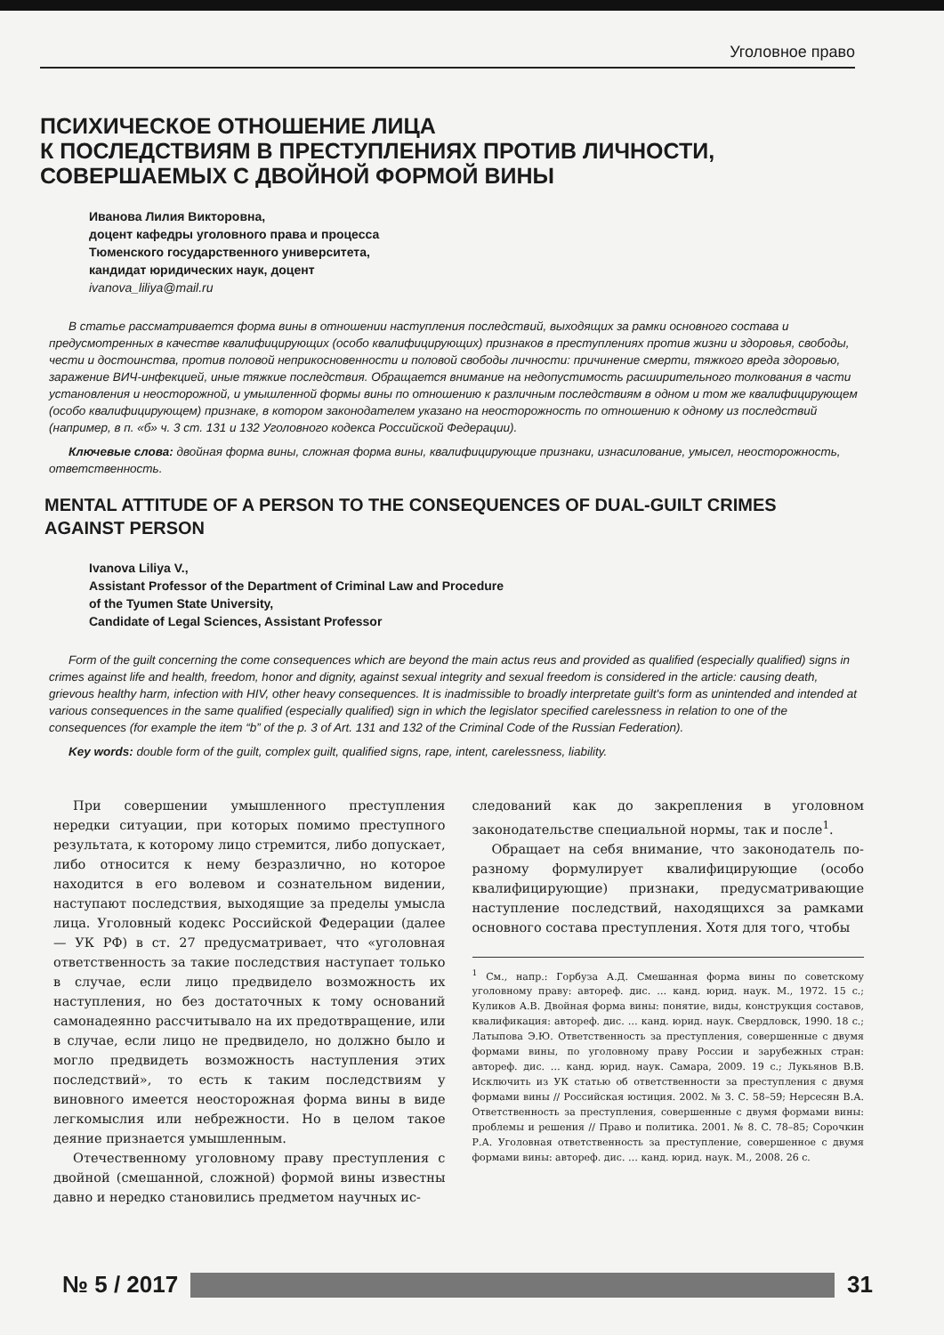Уголовное право
ПСИХИЧЕСКОЕ ОТНОШЕНИЕ ЛИЦА
К ПОСЛЕДСТВИЯМ В ПРЕСТУПЛЕНИЯХ ПРОТИВ ЛИЧНОСТИ,
СОВЕРШАЕМЫХ С ДВОЙНОЙ ФОРМОЙ ВИНЫ
Иванова Лилия Викторовна,
доцент кафедры уголовного права и процесса
Тюменского государственного университета,
кандидат юридических наук, доцент
ivanova_liliya@mail.ru
В статье рассматривается форма вины в отношении наступления последствий, выходящих за рамки основного состава и предусмотренных в качестве квалифицирующих (особо квалифицирующих) признаков в преступлениях против жизни и здоровья, свободы, чести и достоинства, против половой неприкосновенности и половой свободы личности: причинение смерти, тяжкого вреда здоровью, заражение ВИЧ-инфекцией, иные тяжкие последствия. Обращается внимание на недопустимость расширительного толкования в части установления и неосторожной, и умышленной формы вины по отношению к различным последствиям в одном и том же квалифицирующем (особо квалифицирующем) признаке, в котором законодателем указано на неосторожность по отношению к одному из последствий (например, в п. «б» ч. 3 ст. 131 и 132 Уголовного кодекса Российской Федерации).
Ключевые слова: двойная форма вины, сложная форма вины, квалифицирующие признаки, изнасилование, умысел, неосторожность, ответственность.
MENTAL ATTITUDE OF A PERSON TO THE CONSEQUENCES OF DUAL-GUILT CRIMES AGAINST PERSON
Ivanova Liliya V.,
Assistant Professor of the Department of Criminal Law and Procedure
of the Tyumen State University,
Candidate of Legal Sciences, Assistant Professor
Form of the guilt concerning the come consequences which are beyond the main actus reus and provided as qualified (especially qualified) signs in crimes against life and health, freedom, honor and dignity, against sexual integrity and sexual freedom is considered in the article: causing death, grievous healthy harm, infection with HIV, other heavy consequences. It is inadmissible to broadly interpretate guilt's form as unintended and intended at various consequences in the same qualified (especially qualified) sign in which the legislator specified carelessness in relation to one of the consequences (for example the item “b” of the p. 3 of Art. 131 and 132 of the Criminal Code of the Russian Federation).
Key words: double form of the guilt, complex guilt, qualified signs, rape, intent, carelessness, liability.
При совершении умышленного преступления нередки ситуации, при которых помимо преступного результата, к которому лицо стремится, либо допускает, либо относится к нему безразлично, но которое находится в его волевом и сознательном видении, наступают последствия, выходящие за пределы умысла лица. Уголовный кодекс Российской Федерации (далее — УК РФ) в ст. 27 предусматривает, что «уголовная ответственность за такие последствия наступает только в случае, если лицо предвидело возможность их наступления, но без достаточных к тому оснований самонадеянно рассчитывало на их предотвращение, или в случае, если лицо не предвидело, но должно было и могло предвидеть возможность наступления этих последствий», то есть к таким последствиям у виновного имеется неосторожная форма вины в виде легкомыслия или небрежности. Но в целом такое деяние признается умышленным.
Отечественному уголовному праву преступления с двойной (смешанной, сложной) формой вины известны давно и нередко становились предметом научных ис-
следований как до закрепления в уголовном законодательстве специальной нормы, так и после<sup>1</sup>.
Обращает на себя внимание, что законодатель по-разному формулирует квалифицирующие (особо квалифицирующие) признаки, предусматривающие наступление последствий, находящихся за рамками основного состава преступления. Хотя для того, чтобы
<sup>1</sup> См., напр.: Горбуза А.Д. Смешанная форма вины по советскому уголовному праву: автореф. дис. … канд. юрид. наук. М., 1972. 15 с.; Куликов А.В. Двойная форма вины: понятие, виды, конструкция составов, квалификация: автореф. дис. … канд. юрид. наук. Свердловск, 1990. 18 с.; Латыпова Э.Ю. Ответственность за преступления, совершенные с двумя формами вины, по уголовному праву России и зарубежных стран: автореф. дис. … канд. юрид. наук. Самара, 2009. 19 с.; Лукьянов В.В. Исключить из УК статью об ответственности за преступления с двумя формами вины // Российская юстиция. 2002. № 3. С. 58–59; Нерсесян В.А. Ответственность за преступления, совершенные с двумя формами вины: проблемы и решения // Право и политика. 2001. № 8. С. 78–85; Сорочкин Р.А. Уголовная ответственность за преступление, совершенное с двумя формами вины: автореф. дис. … канд. юрид. наук. М., 2008. 26 с.
№ 5 / 2017 31